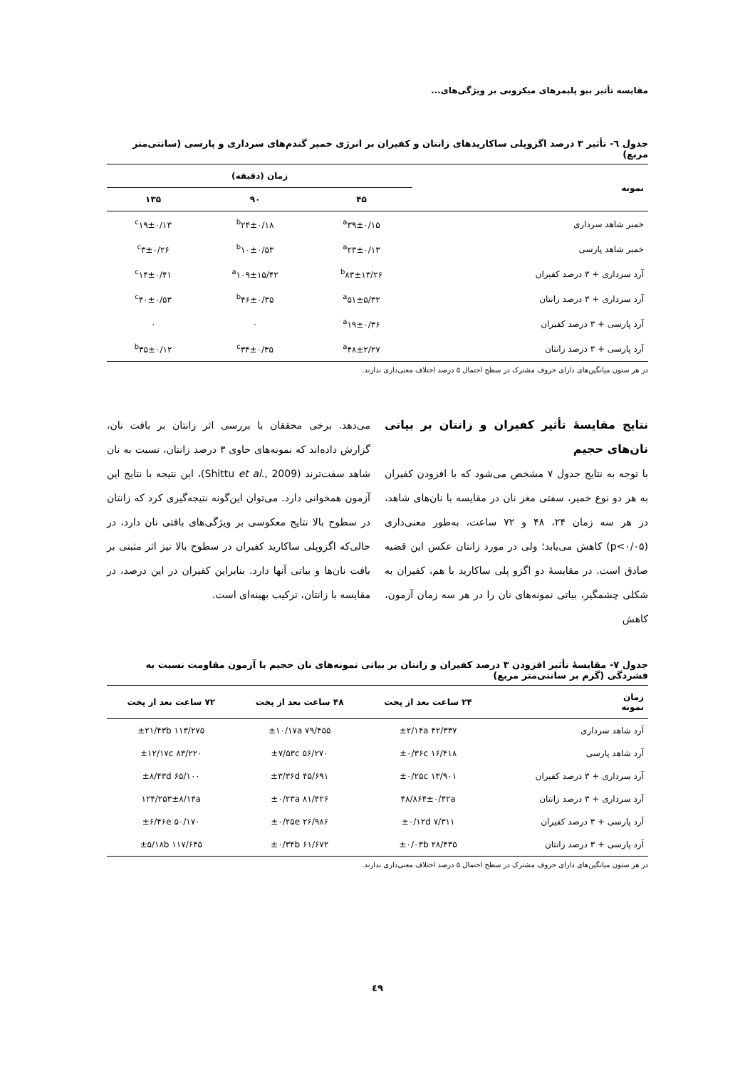مقایسه تأثیر بیو پلیمرهای میکروبی بر ویژگی‌های...
جدول ٦- تأثیر ۳ درصد اگزوپلی ساکاریدهای زانتان و کفیران بر انرژی خمیر گندم‌های سرداری و پارسی (سانتی‌متر مربع)
| نمونه | زمان (دقیقه) | | |
| --- | --- | --- | --- |
| | ۴۵ | ۹۰ | ۱۳۵ |
| خمیر شاهد سرداری | <sup>a</sup> ۳۹±۰/۱۵ | <sup>b</sup> ۲۴±۰/۱۸ | <sup>c</sup> ۱۹±۰/۱۳ |
| خمیر شاهد پارسی | <sup>a</sup> ۲۳±۰/۱۳ | <sup>b</sup> ۱۰±۰/۵۳ | <sup>c</sup> ۳±۰/۲۶ |
| آرد سرداری + ۳ درصد کفیران | <sup>b</sup> ۸۳±۱۳/۲۶ | <sup>a</sup> ۱۰۹±۱۵/۴۲ | <sup>c</sup> ۱۴±۰/۴۱ |
| آرد سرداری + ۳ درصد زانتان | <sup>a</sup> ۵۱±۵/۳۲ | <sup>b</sup> ۴۶±۰/۳۵ | <sup>c</sup> ۴۰±۰/۵۳ |
| آرد پارسی + ۳ درصد کفیران | <sup>a</sup> ۱۹±۰/۳۶ | ۰ | ۰ |
| آرد پارسی + ۳ درصد زانتان | <sup>a</sup> ۴۸±۲/۲۷ | <sup>c</sup> ۳۴±۰/۳۵ | <sup>b</sup> ۳۵±۰/۱۲ |
در هر ستون میانگین‌های دارای حروف مشترک در سطح احتمال ۵ درصد اختلاف معنی‌داری ندارند.
نتایج مقایسهٔ تأثیر کفیران و زانتان بر بیاتی نان‌های حجیم
با توجه به نتایج جدول ۷ مشخص می‌شود که با افزودن کفیران به هر دو نوع خمیر، سفتی مغز نان در مقایسه با نان‌های شاهد، در هر سه زمان ۲۴، ۴۸ و ۷۲ ساعت، به‌طور معنی‌داری (p<۰/۰۵) کاهش می‌یابد؛ ولی در مورد زانتان عکس این قضیه صادق است. در مقایسهٔ دو اگزو پلی ساکارید با هم، کفیران به شکلی چشمگیر، بیاتی نمونه‌های نان را در هر سه زمان آزمون، کاهش
می‌دهد. برخی محققان با بررسی اثر زانتان بر بافت نان، گزارش داده‌اند که نمونه‌های حاوی ۳ درصد زانتان، نسبت به نان شاهد سفت‌ترند (Shittu et al., 2009)، این نتیجه با نتایج این آزمون همخوانی دارد. می‌توان این‌گونه نتیجه‌گیری کرد که زانتان در سطوح بالا نتایج معکوسی بر ویژگی‌های بافتی نان دارد، در حالی‌که اگزوپلی ساکارید کفیران در سطوح بالا نیز اثر مثبتی بر بافت نان‌ها و بیاتی آنها دارد. بنابراین کفیران در این درصد، در مقایسه با زانتان، ترکیب بهینه‌ای است.
جدول ۷- مقایسهٔ تأثیر افزودن ۳ درصد کفیران و زانتان بر بیاتی نمونه‌های نان حجیم با آزمون مقاومت نسبت به فشردگی (گرم بر سانتی‌متر مربع)
| زمان نمونه | ۲۴ ساعت بعد از پخت | ۴۸ ساعت بعد از پخت | ۷۲ ساعت بعد از پخت |
| --- | --- | --- | --- |
| آرد شاهد سرداری | ۴۲/۳۳۷ ±۲/۱۴a | ۷۹/۴۵۵ ±۱۰/۱۷a | ۱۱۳/۲۷۵ ±۲۱/۴۳b |
| آرد شاهد پارسی | ۱۶/۴۱۸ ±۰/۳۶c | ۵۶/۲۷۰ ±۷/۵۳c | ۸۳/۲۲۰ ±۱۲/۱۷c |
| آرد سرداری + ۳ درصد کفیران | ۱۳/۹۰۱ ±۰/۲۵c | ۴۵/۶۹۱ ±۳/۳۶d | ۶۵/۱۰۰ ±۸/۴۳d |
| آرد سرداری + ۳ درصد زانتان | ۴۸/۸۶۴±۰/۴۲a | ۸۱/۴۲۶ ±۰/۲۳a | ۱۲۴/۲۵۳±۸/۱۴a |
| آرد پارسی + ۳ درصد کفیران | ۷/۳۱۱ ±۰/۱۲d | ۲۶/۹۸۶ ±۰/۲۵e | ۵۰/۱۷۰ ±۶/۴۶e |
| آرد پارسی + ۳ درصد زانتان | ۲۸/۴۳۵ ±۰/۰۳b | ۶۱/۶۷۲ ±۰/۳۴b | ۱۱۷/۶۴۵ ±۵/۱۸b |
در هر ستون میانگین‌های دارای حروف مشترک در سطح احتمال ۵ درصد اختلاف معنی‌داری ندارند.
٤٩